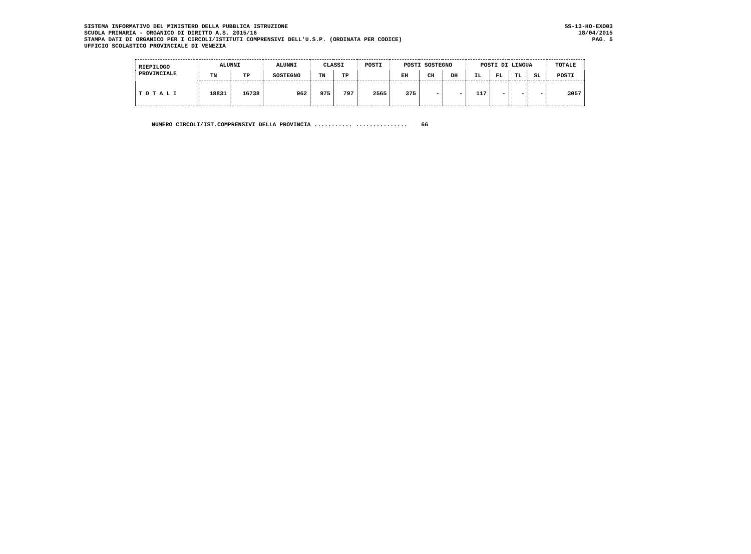SISTEMA INFORMATIVO DEL MINISTERO DELLA PUBBLICA ISTRUZIONE SS-13-HO-EXO03
SCUOLA PRIMARIA - ORGANICO DI DIRITTO A.S. 2015/16 18/04/2015
STAMPA DATI DI ORGANICO PER I CIRCOLI/ISTITUTI COMPRENSIVI DELL'U.S.P. (ORDINATA PER CODICE) PAG. 5
UFFICIO SCOLASTICO PROVINCIALE DI VENEZIA
| RIEPILOGO PROVINCIALE | ALUNNI | | ALUNNI | CLASSI | | POSTI | POSTI SOSTEGNO | | | POSTI DI LINGUA | | | | TOTALE |
| --- | --- | --- | --- | --- | --- | --- | --- | --- | --- | --- | --- | --- | --- | --- |
| | TN | TP | SOSTEGNO | TN | TP | | EH | CH | DH | IL | FL | TL | SL | POSTI |
| T O T A L I | 18831 | 16738 | 962 | 975 | 797 | 2565 | 375 | - | - | 117 | - | - | - | 3057 |
NUMERO CIRCOLI/IST.COMPRENSIVI DELLA PROVINCIA ........... ............... 66